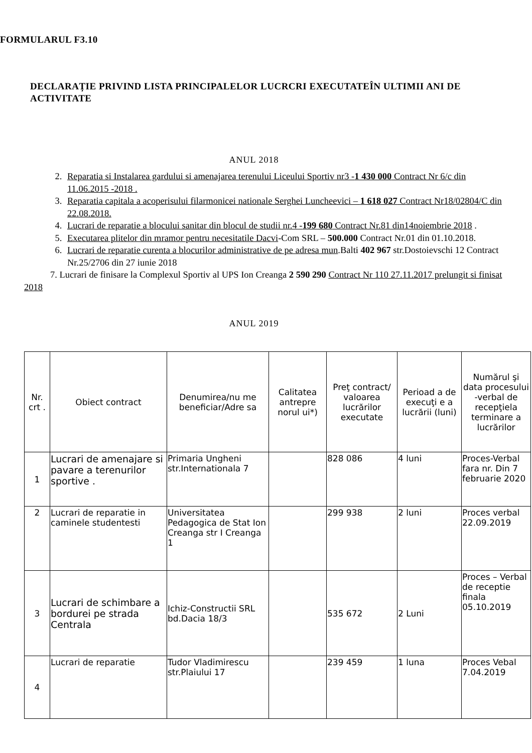FORMULARUL F3.10
DECLARAȚIE PRIVIND LISTA PRINCIPALELOR LUCRCRI EXECUTATEÎN ULTIMII ANI DE ACTIVITATE
ANUL 2018
2. Reparatia si Instalarea gardului si amenajarea terenului Liceului Sportiv nr3 -1 430 000 Contract Nr 6/c din 11.06.2015 -2018 .
3. Reparatia capitala a acoperisului filarmonicei nationale Serghei Luncheevici – 1 618 027 Contract Nr18/02804/C din 22.08.2018.
4. Lucrari de reparatie a blocului sanitar din blocul de studii nr.4 -199 680 Contract Nr.81 din14noiembrie 2018 .
5. Executarea plitelor din mramor pentru necesitatile Dacvi-Com SRL – 500.000 Contract Nr.01 din 01.10.2018.
6. Lucrari de reparatie curenta a blocurilor administrative de pe adresa mun.Balti 402 967 str.Dostoievschi 12 Contract Nr.25/2706 din 27 iunie 2018
7. Lucrari de finisare la Complexul Sportiv al UPS Ion Creanga 2 590 290 Contract Nr 110 27.11.2017 prelungit si finisat 2018
ANUL 2019
| Nr. crt . | Obiect contract | Denumirea/nu me beneficiar/Adre sa | Calitatea antrepre norul ui*) | Preţ contract/ valoarea lucrărilor executate | Perioad a de execuţi e a lucrării (luni) | Numărul şi data procesului -verbal de recepţiela terminare a lucrărilor |
| --- | --- | --- | --- | --- | --- | --- |
| 1 | Lucrari de amenajare si pavare a terenurilor sportive . | Primaria Ungheni str.Internationala 7 | | 828 086 | 4 luni | Proces-Verbal fara nr. Din 7 februarie 2020 |
| 2 | Lucrari de reparatie in caminele studentesti | Universitatea Pedagogica de Stat Ion Creanga str I Creanga 1 | | 299 938 | 2 luni | Proces verbal 22.09.2019 |
| 3 | Lucrari de schimbare a bordurei pe strada Centrala | Ichiz-Constructii SRL bd.Dacia 18/3 | | 535 672 | 2 Luni | Proces – Verbal de receptie finala 05.10.2019 |
| 4 | Lucrari de reparatie | Tudor Vladimirescu str.Plaiului 17 | | 239 459 | 1 luna | Proces Vebal 7.04.2019 |